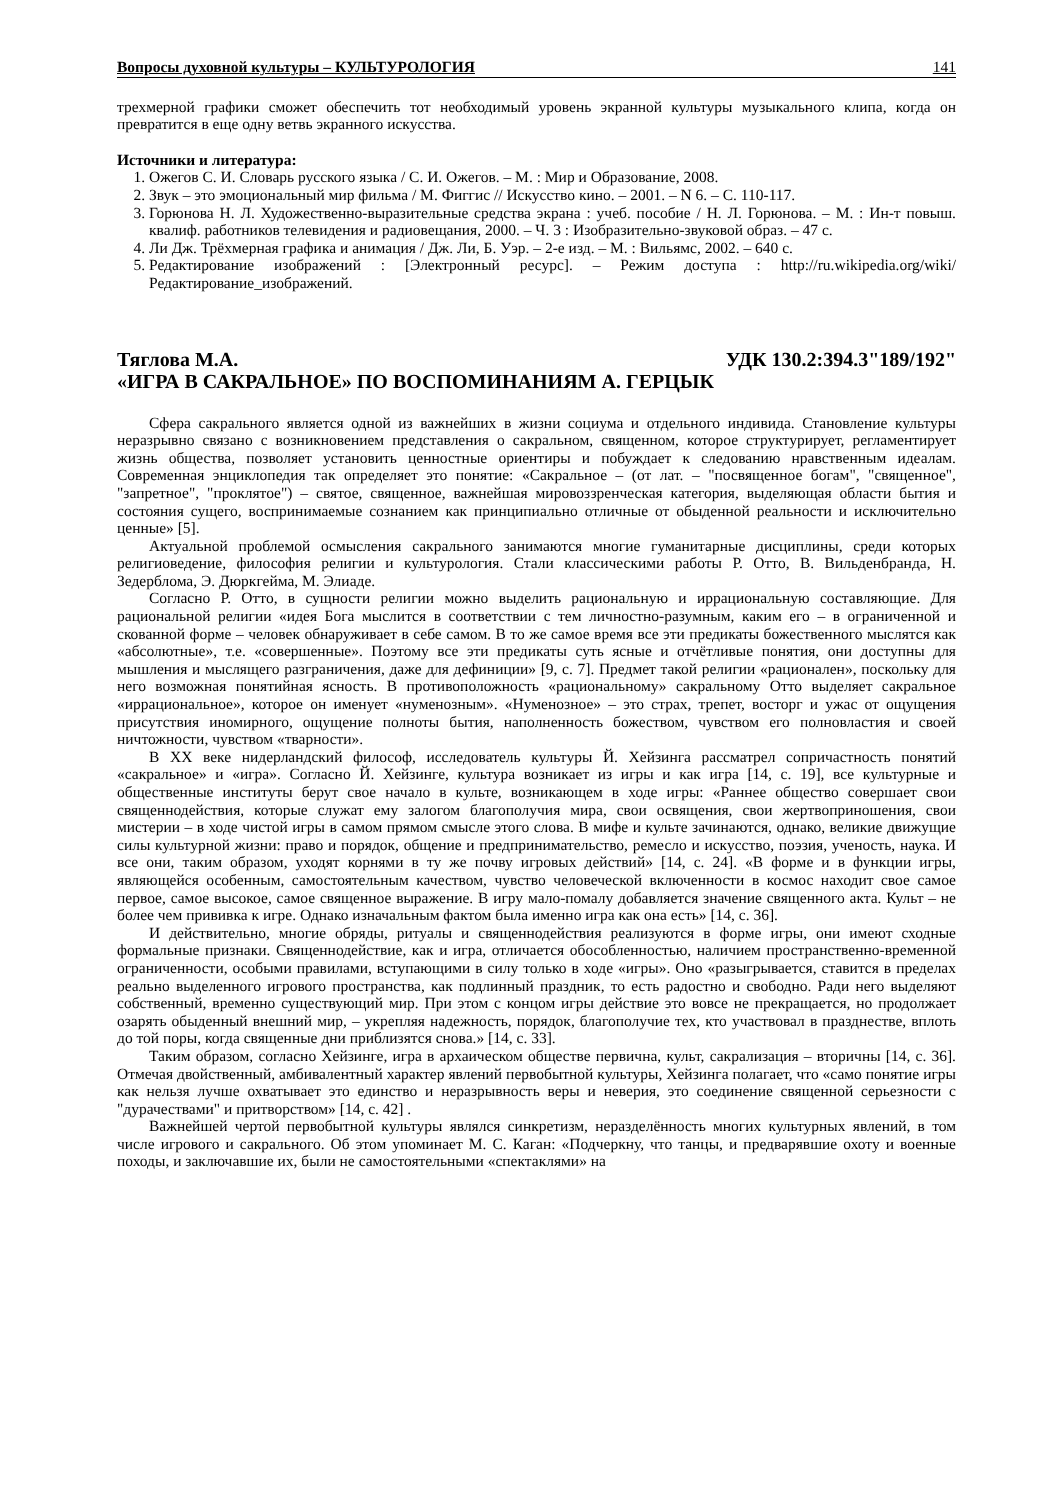Вопросы духовной культуры – КУЛЬТУРОЛОГИЯ 141
трехмерной графики сможет обеспечить тот необходимый уровень экранной культуры музыкального клипа, когда он превратится в еще одну ветвь экранного искусства.
Источники и литература:
1. Ожегов С. И. Словарь русского языка / С. И. Ожегов. – М. : Мир и Образование, 2008.
2. Звук – это эмоциональный мир фильма / М. Фиггис // Искусство кино. – 2001. – N 6. – С. 110-117.
3. Горюнова Н. Л. Художественно-выразительные средства экрана : учеб. пособие / Н. Л. Горюнова. – М. : Ин-т повыш. квалиф. работников телевидения и радиовещания, 2000. – Ч. 3 : Изобразительно-звуковой образ. – 47 с.
4. Ли Дж. Трёхмерная графика и анимация / Дж. Ли, Б. Уэр. – 2-е изд. – М. : Вильямс, 2002. – 640 с.
5. Редактирование изображений : [Электронный ресурс]. – Режим доступа : http://ru.wikipedia.org/wiki/Редактирование_изображений.
Тяглова М.А. УДК 130.2:394.3"189/192"
«ИГРА В САКРАЛЬНОЕ» ПО ВОСПОМИНАНИЯМ А. ГЕРЦЫК
Сфера сакрального является одной из важнейших в жизни социума и отдельного индивида. Становление культуры неразрывно связано с возникновением представления о сакральном, священном, которое структурирует, регламентирует жизнь общества, позволяет установить ценностные ориентиры и побуждает к следованию нравственным идеалам. Современная энциклопедия так определяет это понятие: «Сакральное – (от лат. – "посвященное богам", "священное", "запретное", "проклятое") – святое, священное, важнейшая мировоззренческая категория, выделяющая области бытия и состояния сущего, воспринимаемые сознанием как принципиально отличные от обыденной реальности и исключительно ценные» [5].
Актуальной проблемой осмысления сакрального занимаются многие гуманитарные дисциплины, среди которых религиоведение, философия религии и культурология. Стали классическими работы Р. Отто, В. Вильденбранда, Н. Зедерблома, Э. Дюркгейма, М. Элиаде.
Согласно Р. Отто, в сущности религии можно выделить рациональную и иррациональную составляющие. Для рациональной религии «идея Бога мыслится в соответствии с тем личностно-разумным, каким его – в ограниченной и скованной форме – человек обнаруживает в себе самом. В то же самое время все эти предикаты божественного мыслятся как «абсолютные», т.е. «совершенные». Поэтому все эти предикаты суть ясные и отчётливые понятия, они доступны для мышления и мыслящего разграничения, даже для дефиниции» [9, с. 7]. Предмет такой религии «рационален», поскольку для него возможная понятийная ясность. В противоположность «рациональному» сакральному Отто выделяет сакральное «иррациональное», которое он именует «нуменозным». «Нуменозное» – это страх, трепет, восторг и ужас от ощущения присутствия иномирного, ощущение полноты бытия, наполненность божеством, чувством его полновластия и своей ничтожности, чувством «тварности».
В XX веке нидерландский философ, исследователь культуры Й. Хейзинга рассматрел сопричастность понятий «сакральное» и «игра». Согласно Й. Хейзинге, культура возникает из игры и как игра [14, с. 19], все культурные и общественные институты берут свое начало в культе, возникающем в ходе игры: «Раннее общество совершает свои священнодействия, которые служат ему залогом благополучия мира, свои освящения, свои жертвоприношения, свои мистерии – в ходе чистой игры в самом прямом смысле этого слова. В мифе и культе зачинаются, однако, великие движущие силы культурной жизни: право и порядок, общение и предпринимательство, ремесло и искусство, поэзия, ученость, наука. И все они, таким образом, уходят корнями в ту же почву игровых действий» [14, с. 24]. «В форме и в функции игры, являющейся особенным, самостоятельным качеством, чувство человеческой включенности в космос находит свое самое первое, самое высокое, самое священное выражение. В игру мало-помалу добавляется значение священного акта. Культ – не более чем прививка к игре. Однако изначальным фактом была именно игра как она есть» [14, с. 36].
И действительно, многие обряды, ритуалы и священнодействия реализуются в форме игры, они имеют сходные формальные признаки. Священнодействие, как и игра, отличается обособленностью, наличием пространственно-временной ограниченности, особыми правилами, вступающими в силу только в ходе «игры». Оно «разыгрывается, ставится в пределах реально выделенного игрового пространства, как подлинный праздник, то есть радостно и свободно. Ради него выделяют собственный, временно существующий мир. При этом с концом игры действие это вовсе не прекращается, но продолжает озарять обыденный внешний мир, – укрепляя надежность, порядок, благополучие тех, кто участвовал в празднестве, вплоть до той поры, когда священные дни приблизятся снова.» [14, с. 33].
Таким образом, согласно Хейзинге, игра в архаическом обществе первична, культ, сакрализация – вторичны [14, с. 36]. Отмечая двойственный, амбивалентный характер явлений первобытной культуры, Хейзинга полагает, что «само понятие игры как нельзя лучше охватывает это единство и неразрывность веры и неверия, это соединение священной серьезности с "дурачествами" и притворством» [14, с. 42] .
Важнейшей чертой первобытной культуры являлся синкретизм, неразделённость многих культурных явлений, в том числе игрового и сакрального. Об этом упоминает М. С. Каган: «Подчеркну, что танцы, и предварявшие охоту и военные походы, и заключавшие их, были не самостоятельными «спектаклями» на